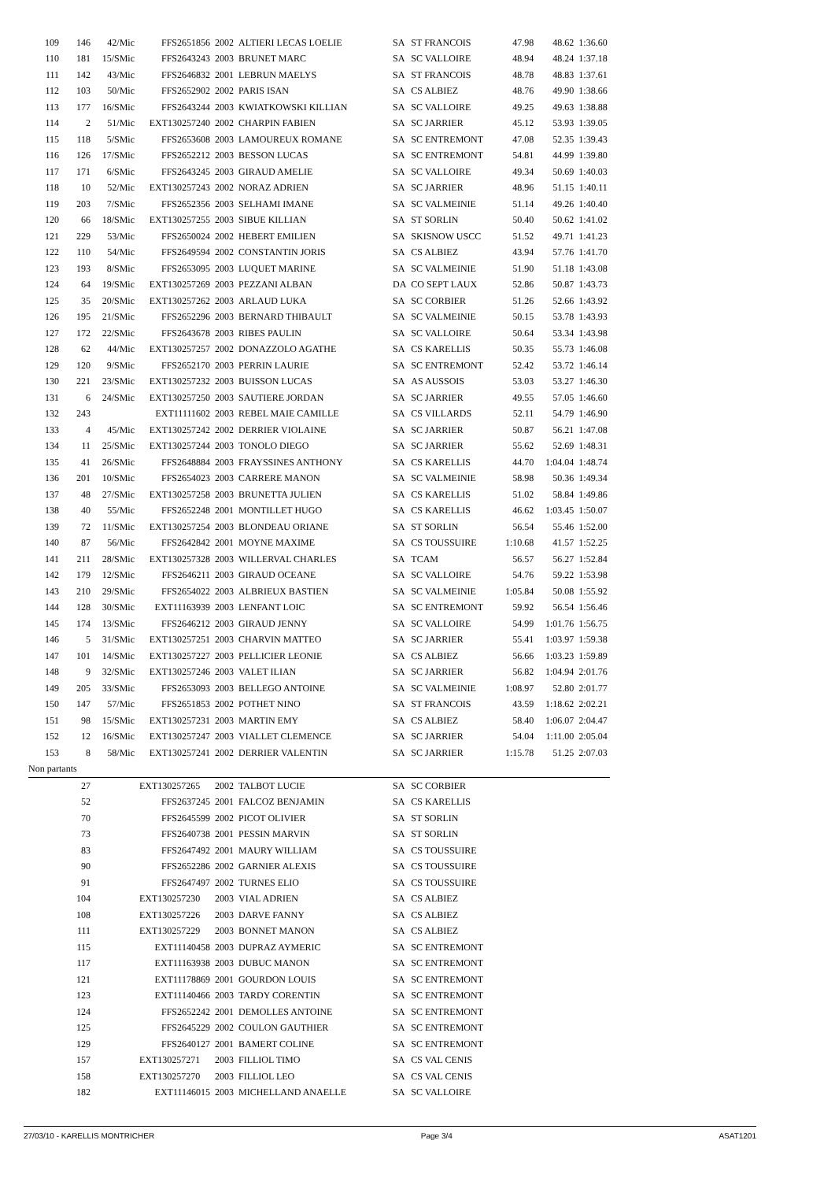| 109 | 146 | 42/Mic | FFS2651856 | 2002 | ALTIERI LECAS LOELIE | SA | ST FRANCOIS | 47.98 | 48.62 | 1:36.60 |
| 110 | 181 | 15/SMic | FFS2643243 | 2003 | BRUNET MARC | SA | SC VALLOIRE | 48.94 | 48.24 | 1:37.18 |
| 111 | 142 | 43/Mic | FFS2646832 | 2001 | LEBRUN MAELYS | SA | ST FRANCOIS | 48.78 | 48.83 | 1:37.61 |
| 112 | 103 | 50/Mic | FFS2652902 | 2002 | PARIS ISAN | SA | CS ALBIEZ | 48.76 | 49.90 | 1:38.66 |
| 113 | 177 | 16/SMic | FFS2643244 | 2003 | KWIATKOWSKI KILLIAN | SA | SC VALLOIRE | 49.25 | 49.63 | 1:38.88 |
| 114 | 2 | 51/Mic | EXT130257240 | 2002 | CHARPIN FABIEN | SA | SC JARRIER | 45.12 | 53.93 | 1:39.05 |
| 115 | 118 | 5/SMic | FFS2653608 | 2003 | LAMOUREUX ROMANE | SA | SC ENTREMONT | 47.08 | 52.35 | 1:39.43 |
| 116 | 126 | 17/SMic | FFS2652212 | 2003 | BESSON LUCAS | SA | SC ENTREMONT | 54.81 | 44.99 | 1:39.80 |
| 117 | 171 | 6/SMic | FFS2643245 | 2003 | GIRAUD AMELIE | SA | SC VALLOIRE | 49.34 | 50.69 | 1:40.03 |
| 118 | 10 | 52/Mic | EXT130257243 | 2002 | NORAZ ADRIEN | SA | SC JARRIER | 48.96 | 51.15 | 1:40.11 |
| 119 | 203 | 7/SMic | FFS2652356 | 2003 | SELHAMI IMANE | SA | SC VALMEINIE | 51.14 | 49.26 | 1:40.40 |
| 120 | 66 | 18/SMic | EXT130257255 | 2003 | SIBUE KILLIAN | SA | ST SORLIN | 50.40 | 50.62 | 1:41.02 |
| 121 | 229 | 53/Mic | FFS2650024 | 2002 | HEBERT EMILIEN | SA | SKISNOW USCC | 51.52 | 49.71 | 1:41.23 |
| 122 | 110 | 54/Mic | FFS2649594 | 2002 | CONSTANTIN JORIS | SA | CS ALBIEZ | 43.94 | 57.76 | 1:41.70 |
| 123 | 193 | 8/SMic | FFS2653095 | 2003 | LUQUET MARINE | SA | SC VALMEINIE | 51.90 | 51.18 | 1:43.08 |
| 124 | 64 | 19/SMic | EXT130257269 | 2003 | PEZZANI ALBAN | DA | CO SEPT LAUX | 52.86 | 50.87 | 1:43.73 |
| 125 | 35 | 20/SMic | EXT130257262 | 2003 | ARLAUD LUKA | SA | SC CORBIER | 51.26 | 52.66 | 1:43.92 |
| 126 | 195 | 21/SMic | FFS2652296 | 2003 | BERNARD THIBAULT | SA | SC VALMEINIE | 50.15 | 53.78 | 1:43.93 |
| 127 | 172 | 22/SMic | FFS2643678 | 2003 | RIBES PAULIN | SA | SC VALLOIRE | 50.64 | 53.34 | 1:43.98 |
| 128 | 62 | 44/Mic | EXT130257257 | 2002 | DONAZZOLO AGATHE | SA | CS KARELLIS | 50.35 | 55.73 | 1:46.08 |
| 129 | 120 | 9/SMic | FFS2652170 | 2003 | PERRIN LAURIE | SA | SC ENTREMONT | 52.42 | 53.72 | 1:46.14 |
| 130 | 221 | 23/SMic | EXT130257232 | 2003 | BUISSON LUCAS | SA | AS AUSSOIS | 53.03 | 53.27 | 1:46.30 |
| 131 | 6 | 24/SMic | EXT130257250 | 2003 | SAUTIERE JORDAN | SA | SC JARRIER | 49.55 | 57.05 | 1:46.60 |
| 132 | 243 | | EXT11111602 | 2003 | REBEL MAIE CAMILLE | SA | CS VILLARDS | 52.11 | 54.79 | 1:46.90 |
| 133 | 4 | 45/Mic | EXT130257242 | 2002 | DERRIER VIOLAINE | SA | SC JARRIER | 50.87 | 56.21 | 1:47.08 |
| 134 | 11 | 25/SMic | EXT130257244 | 2003 | TONOLO DIEGO | SA | SC JARRIER | 55.62 | 52.69 | 1:48.31 |
| 135 | 41 | 26/SMic | FFS2648884 | 2003 | FRAYSSINES ANTHONY | SA | CS KARELLIS | 44.70 | 1:04.04 | 1:48.74 |
| 136 | 201 | 10/SMic | FFS2654023 | 2003 | CARRERE MANON | SA | SC VALMEINIE | 58.98 | 50.36 | 1:49.34 |
| 137 | 48 | 27/SMic | EXT130257258 | 2003 | BRUNETTA JULIEN | SA | CS KARELLIS | 51.02 | 58.84 | 1:49.86 |
| 138 | 40 | 55/Mic | FFS2652248 | 2001 | MONTILLET HUGO | SA | CS KARELLIS | 46.62 | 1:03.45 | 1:50.07 |
| 139 | 72 | 11/SMic | EXT130257254 | 2003 | BLONDEAU ORIANE | SA | ST SORLIN | 56.54 | 55.46 | 1:52.00 |
| 140 | 87 | 56/Mic | FFS2642842 | 2001 | MOYNE MAXIME | SA | CS TOUSSUIRE | 1:10.68 | 41.57 | 1:52.25 |
| 141 | 211 | 28/SMic | EXT130257328 | 2003 | WILLERVAL CHARLES | SA | TCAM | 56.57 | 56.27 | 1:52.84 |
| 142 | 179 | 12/SMic | FFS2646211 | 2003 | GIRAUD OCEANE | SA | SC VALLOIRE | 54.76 | 59.22 | 1:53.98 |
| 143 | 210 | 29/SMic | FFS2654022 | 2003 | ALBRIEUX BASTIEN | SA | SC VALMEINIE | 1:05.84 | 50.08 | 1:55.92 |
| 144 | 128 | 30/SMic | EXT11163939 | 2003 | LENFANT LOIC | SA | SC ENTREMONT | 59.92 | 56.54 | 1:56.46 |
| 145 | 174 | 13/SMic | FFS2646212 | 2003 | GIRAUD JENNY | SA | SC VALLOIRE | 54.99 | 1:01.76 | 1:56.75 |
| 146 | 5 | 31/SMic | EXT130257251 | 2003 | CHARVIN MATTEO | SA | SC JARRIER | 55.41 | 1:03.97 | 1:59.38 |
| 147 | 101 | 14/SMic | EXT130257227 | 2003 | PELLICIER LEONIE | SA | CS ALBIEZ | 56.66 | 1:03.23 | 1:59.89 |
| 148 | 9 | 32/SMic | EXT130257246 | 2003 | VALET ILIAN | SA | SC JARRIER | 56.82 | 1:04.94 | 2:01.76 |
| 149 | 205 | 33/SMic | FFS2653093 | 2003 | BELLEGO ANTOINE | SA | SC VALMEINIE | 1:08.97 | 52.80 | 2:01.77 |
| 150 | 147 | 57/Mic | FFS2651853 | 2002 | POTHET NINO | SA | ST FRANCOIS | 43.59 | 1:18.62 | 2:02.21 |
| 151 | 98 | 15/SMic | EXT130257231 | 2003 | MARTIN EMY | SA | CS ALBIEZ | 58.40 | 1:06.07 | 2:04.47 |
| 152 | 12 | 16/SMic | EXT130257247 | 2003 | VIALLET CLEMENCE | SA | SC JARRIER | 54.04 | 1:11.00 | 2:05.04 |
| 153 | 8 | 58/Mic | EXT130257241 | 2002 | DERRIER VALENTIN | SA | SC JARRIER | 1:15.78 | 51.25 | 2:07.03 |
| Non partants | | | | | | | | | | |
| | 27 | | EXT130257265 | 2002 | TALBOT LUCIE | SA | SC CORBIER | | | |
| | 52 | | FFS2637245 | 2001 | FALCOZ BENJAMIN | SA | CS KARELLIS | | | |
| | 70 | | FFS2645599 | 2002 | PICOT OLIVIER | SA | ST SORLIN | | | |
| | 73 | | FFS2640738 | 2001 | PESSIN MARVIN | SA | ST SORLIN | | | |
| | 83 | | FFS2647492 | 2001 | MAURY WILLIAM | SA | CS TOUSSUIRE | | | |
| | 90 | | FFS2652286 | 2002 | GARNIER ALEXIS | SA | CS TOUSSUIRE | | | |
| | 91 | | FFS2647497 | 2002 | TURNES ELIO | SA | CS TOUSSUIRE | | | |
| | 104 | | EXT130257230 | 2003 | VIAL ADRIEN | SA | CS ALBIEZ | | | |
| | 108 | | EXT130257226 | 2003 | DARVE FANNY | SA | CS ALBIEZ | | | |
| | 111 | | EXT130257229 | 2003 | BONNET MANON | SA | CS ALBIEZ | | | |
| | 115 | | EXT11140458 | 2003 | DUPRAZ AYMERIC | SA | SC ENTREMONT | | | |
| | 117 | | EXT11163938 | 2003 | DUBUC MANON | SA | SC ENTREMONT | | | |
| | 121 | | EXT11178869 | 2001 | GOURDON LOUIS | SA | SC ENTREMONT | | | |
| | 123 | | EXT11140466 | 2003 | TARDY CORENTIN | SA | SC ENTREMONT | | | |
| | 124 | | FFS2652242 | 2001 | DEMOLLES ANTOINE | SA | SC ENTREMONT | | | |
| | 125 | | FFS2645229 | 2002 | COULON GAUTHIER | SA | SC ENTREMONT | | | |
| | 129 | | FFS2640127 | 2001 | BAMERT COLINE | SA | SC ENTREMONT | | | |
| | 157 | | EXT130257271 | 2003 | FILLIOL TIMO | SA | CS VAL CENIS | | | |
| | 158 | | EXT130257270 | 2003 | FILLIOL LEO | SA | CS VAL CENIS | | | |
| | 182 | | EXT11146015 | 2003 | MICHELLAND ANAELLE | SA | SC VALLOIRE | | | |
27/03/10 - KARELLIS MONTRICHER Page 3/4 ASAT1201